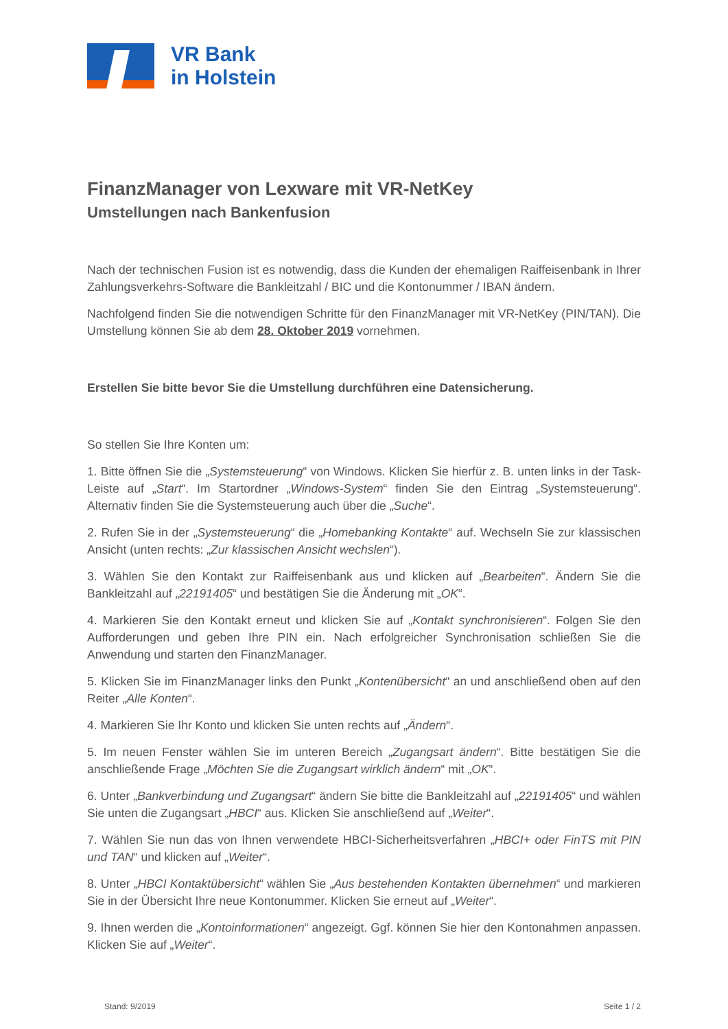VR Bank
in Holstein
FinanzManager von Lexware mit VR-NetKey
Umstellungen nach Bankenfusion
Nach der technischen Fusion ist es notwendig, dass die Kunden der ehemaligen Raiffeisenbank in Ihrer Zahlungsverkehrs-Software die Bankleitzahl / BIC und die Kontonummer / IBAN ändern.
Nachfolgend finden Sie die notwendigen Schritte für den FinanzManager mit VR-NetKey (PIN/TAN). Die Umstellung können Sie ab dem 28. Oktober 2019 vornehmen.
Erstellen Sie bitte bevor Sie die Umstellung durchführen eine Datensicherung.
So stellen Sie Ihre Konten um:
1. Bitte öffnen Sie die „Systemsteuerung“ von Windows. Klicken Sie hierfür z. B. unten links in der Task-Leiste auf „Start“. Im Startordner „Windows-System“ finden Sie den Eintrag „Systemsteuerung“. Alternativ finden Sie die Systemsteuerung auch über die „Suche“.
2. Rufen Sie in der „Systemsteuerung“ die „Homebanking Kontakte“ auf. Wechseln Sie zur klassischen Ansicht (unten rechts: „Zur klassischen Ansicht wechslen“).
3. Wählen Sie den Kontakt zur Raiffeisenbank aus und klicken auf „Bearbeiten“. Ändern Sie die Bankleitzahl auf „22191405“ und bestätigen Sie die Änderung mit „OK“.
4. Markieren Sie den Kontakt erneut und klicken Sie auf „Kontakt synchronisieren“. Folgen Sie den Aufforderungen und geben Ihre PIN ein. Nach erfolgreicher Synchronisation schließen Sie die Anwendung und starten den FinanzManager.
5. Klicken Sie im FinanzManager links den Punkt „Kontenübersicht“ an und anschließend oben auf den Reiter „Alle Konten“.
4. Markieren Sie Ihr Konto und klicken Sie unten rechts auf „Ändern“.
5. Im neuen Fenster wählen Sie im unteren Bereich „Zugangsart ändern“. Bitte bestätigen Sie die anschließende Frage „Möchten Sie die Zugangsart wirklich ändern“ mit „OK“.
6. Unter „Bankverbindung und Zugangsart“ ändern Sie bitte die Bankleitzahl auf „22191405“ und wählen Sie unten die Zugangsart „HBCI“ aus. Klicken Sie anschließend auf „Weiter“.
7. Wählen Sie nun das von Ihnen verwendete HBCI-Sicherheitsverfahren „HBCI+ oder FinTS mit PIN und TAN“ und klicken auf „Weiter“.
8. Unter „HBCI Kontaktübersicht“ wählen Sie „Aus bestehenden Kontakten übernehmen“ und markieren Sie in der Übersicht Ihre neue Kontonummer. Klicken Sie erneut auf „Weiter“.
9. Ihnen werden die „Kontoinformationen“ angezeigt. Ggf. können Sie hier den Kontonahmen anpassen. Klicken Sie auf „Weiter“.
Stand: 9/2019 Seite 1 / 2